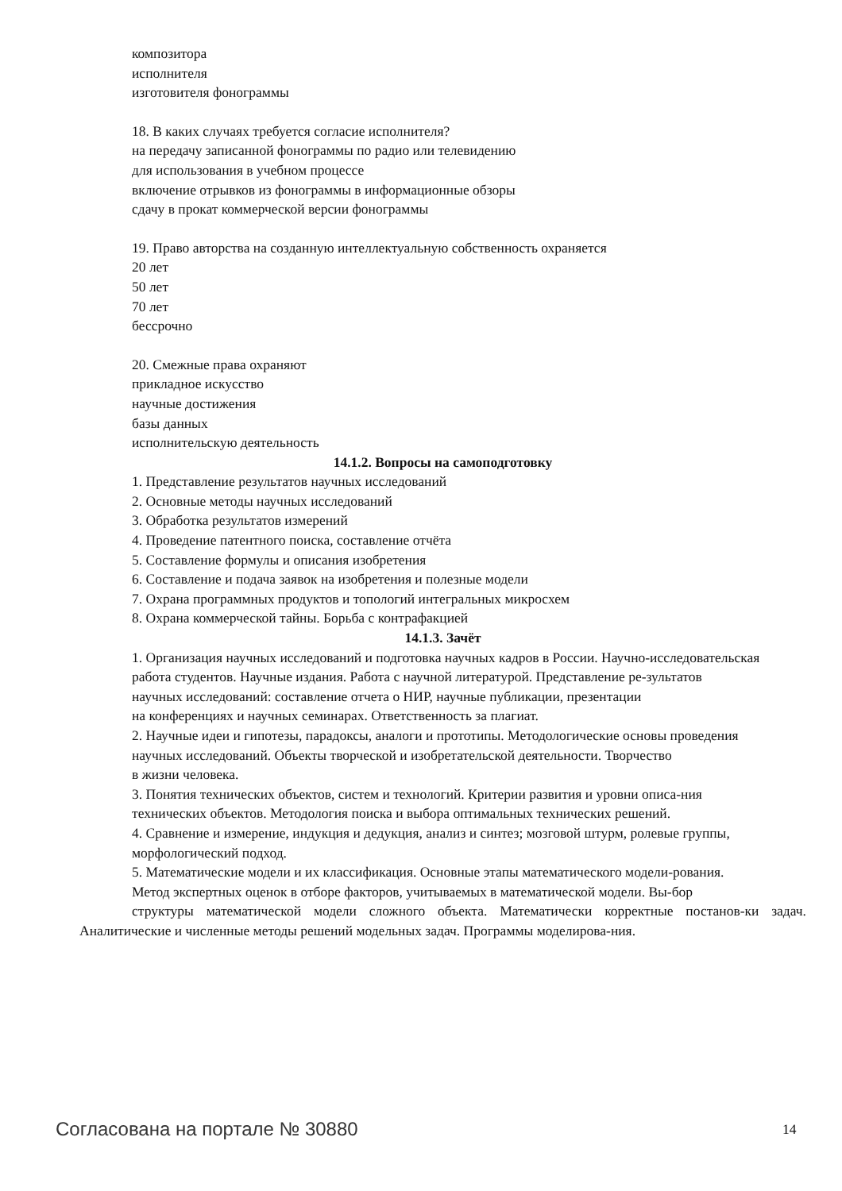композитора
исполнителя
изготовителя фонограммы
18. В каких случаях требуется согласие исполнителя?
на передачу записанной фонограммы по радио или телевидению
для использования в учебном процессе
включение отрывков из фонограммы в информационные обзоры
сдачу в прокат коммерческой версии фонограммы
19. Право авторства на созданную интеллектуальную собственность охраняется
20 лет
50 лет
70 лет
бессрочно
20. Смежные права охраняют
прикладное искусство
научные достижения
базы данных
исполнительскую деятельность
14.1.2. Вопросы на самоподготовку
1. Представление результатов научных исследований
2. Основные методы научных исследований
3. Обработка результатов измерений
4. Проведение патентного поиска, составление отчёта
5. Составление формулы и описания изобретения
6. Составление и подача заявок на изобретения и полезные модели
7. Охрана программных продуктов и топологий интегральных микросхем
8. Охрана коммерческой тайны. Борьба с контрафакцией
14.1.3. Зачёт
1. Организация научных исследований и подготовка научных кадров в России. Научно-исследовательская
работа студентов. Научные издания. Работа с научной литературой. Представление ре-зультатов
научных исследований: составление отчета о НИР, научные публикации, презентации
на конференциях и научных семинарах. Ответственность за плагиат.
2. Научные идеи и гипотезы, парадоксы, аналоги и прототипы. Методологические основы проведения
научных исследований. Объекты творческой и изобретательской деятельности. Творчество
в жизни человека.
3. Понятия технических объектов, систем и технологий. Критерии развития и уровни описа-ния
технических объектов. Методология поиска и выбора оптимальных технических решений.
4. Сравнение и измерение, индукция и дедукция, анализ и синтез; мозговой штурм, ролевые группы,
морфологический подход.
5. Математические модели и их классификация. Основные этапы математического модели-рования.
Метод экспертных оценок в отборе факторов, учитываемых в математической модели. Вы-бор
структуры математической модели сложного объекта. Математически корректные постанов-ки задач. Аналитические и численные методы решений модельных задач. Программы моделирова-ния.
Согласована на портале № 30880 14